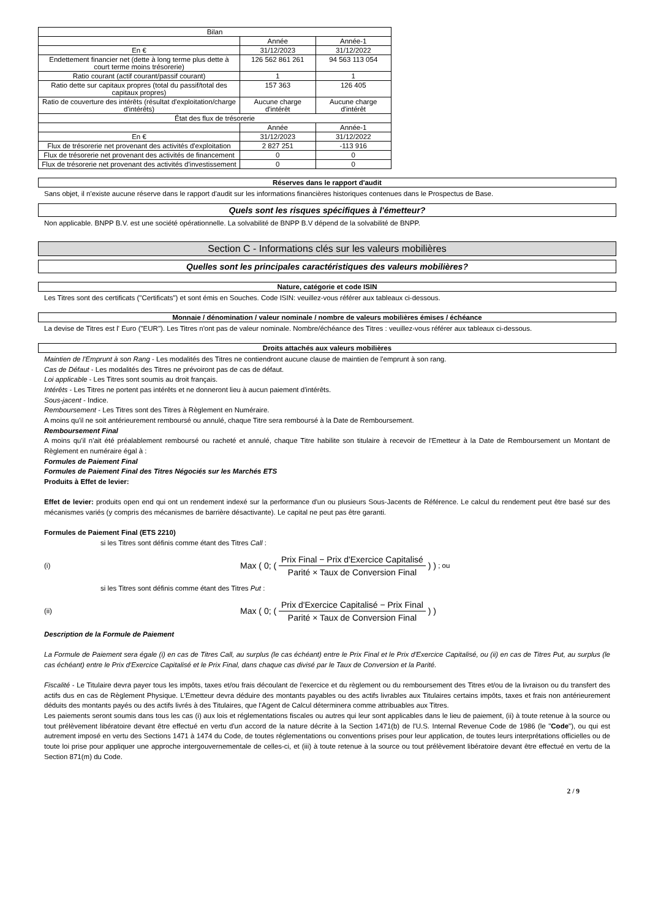| Bilan | | |
| --- | --- | --- |
| | Année | Année-1 |
| En € | 31/12/2023 | 31/12/2022 |
| Endettement financier net (dette à long terme plus dette à court terme moins trésorerie) | 126 562 861 261 | 94 563 113 054 |
| Ratio courant (actif courant/passif courant) | 1 | 1 |
| Ratio dette sur capitaux propres (total du passif/total des capitaux propres) | 157 363 | 126 405 |
| Ratio de couverture des intérêts (résultat d'exploitation/charge d'intérêts) | Aucune charge d'intérêt | Aucune charge d'intérêt |
| État des flux de trésorerie | | |
| | Année | Année-1 |
| En € | 31/12/2023 | 31/12/2022 |
| Flux de trésorerie net provenant des activités d'exploitation | 2 827 251 | -113 916 |
| Flux de trésorerie net provenant des activités de financement | 0 | 0 |
| Flux de trésorerie net provenant des activités d'investissement | 0 | 0 |
Réserves dans le rapport d'audit
Sans objet, il n'existe aucune réserve dans le rapport d'audit sur les informations financières historiques contenues dans le Prospectus de Base.
Quels sont les risques spécifiques à l'émetteur?
Non applicable. BNPP B.V. est une société opérationnelle. La solvabilité de BNPP B.V dépend de la solvabilité de BNPP.
Section C - Informations clés sur les valeurs mobilières
Quelles sont les principales caractéristiques des valeurs mobilières?
Nature, catégorie et code ISIN
Les Titres sont des certificats ("Certificats") et sont émis en Souches. Code ISIN: veuillez-vous référer aux tableaux ci-dessous.
Monnaie / dénomination / valeur nominale / nombre de valeurs mobilières émises / échéance
La devise de Titres est l' Euro ("EUR"). Les Titres n'ont pas de valeur nominale. Nombre/échéance des Titres : veuillez-vous référer aux tableaux ci-dessous.
Droits attachés aux valeurs mobilières
Maintien de l'Emprunt à son Rang - Les modalités des Titres ne contiendront aucune clause de maintien de l'emprunt à son rang.
Cas de Défaut - Les modalités des Titres ne prévoiront pas de cas de défaut.
Loi applicable - Les Titres sont soumis au droit français.
Intérêts - Les Titres ne portent pas intérêts et ne donneront lieu à aucun paiement d'intérêts.
Sous-jacent - Indice.
Remboursement - Les Titres sont des Titres à Règlement en Numéraire.
A moins qu'il ne soit antérieurement remboursé ou annulé, chaque Titre sera remboursé à la Date de Remboursement.
Remboursement Final
A moins qu'il n'ait été préalablement remboursé ou racheté et annulé, chaque Titre habilite son titulaire à recevoir de l'Emetteur à la Date de Remboursement un Montant de Règlement en numéraire égal à :
Formules de Paiement Final
Formules de Paiement Final des Titres Négociés sur les Marchés ETS
Produits à Effet de levier:
Effet de levier: produits open end qui ont un rendement indexé sur la performance d'un ou plusieurs Sous-Jacents de Référence. Le calcul du rendement peut être basé sur des mécanismes variés (y compris des mécanismes de barrière désactivante). Le capital ne peut pas être garanti.
Formules de Paiement Final (ETS 2210)
si les Titres sont définis comme étant des Titres Call :
(i) Max ( 0; ( Prix Final − Prix d'Exercice Capitalisé Parité × Taux de Conversion Final ) ) ; ou
si les Titres sont définis comme étant des Titres Put :
(ii) Max ( 0; ( Prix d'Exercice Capitalisé − Prix Final Parité × Taux de Conversion Final ) )
Description de la Formule de Paiement
La Formule de Paiement sera égale (i) en cas de Titres Call, au surplus (le cas échéant) entre le Prix Final et le Prix d'Exercice Capitalisé, ou (ii) en cas de Titres Put, au surplus (le cas échéant) entre le Prix d'Exercice Capitalisé et le Prix Final, dans chaque cas divisé par le Taux de Conversion et la Parité.
Fiscalité - Le Titulaire devra payer tous les impôts, taxes et/ou frais découlant de l'exercice et du règlement ou du remboursement des Titres et/ou de la livraison ou du transfert des actifs dus en cas de Règlement Physique. L'Emetteur devra déduire des montants payables ou des actifs livrables aux Titulaires certains impôts, taxes et frais non antérieurement déduits des montants payés ou des actifs livrés à des Titulaires, que l'Agent de Calcul déterminera comme attribuables aux Titres.
Les paiements seront soumis dans tous les cas (i) aux lois et réglementations fiscales ou autres qui leur sont applicables dans le lieu de paiement, (ii) à toute retenue à la source ou tout prélèvement libératoire devant être effectué en vertu d'un accord de la nature décrite à la Section 1471(b) de l'U.S. Internal Revenue Code de 1986 (le "Code"), ou qui est autrement imposé en vertu des Sections 1471 à 1474 du Code, de toutes réglementations ou conventions prises pour leur application, de toutes leurs interprétations officielles ou de toute loi prise pour appliquer une approche intergouvernementale de celles-ci, et (iii) à toute retenue à la source ou tout prélèvement libératoire devant être effectué en vertu de la Section 871(m) du Code.
2 / 9